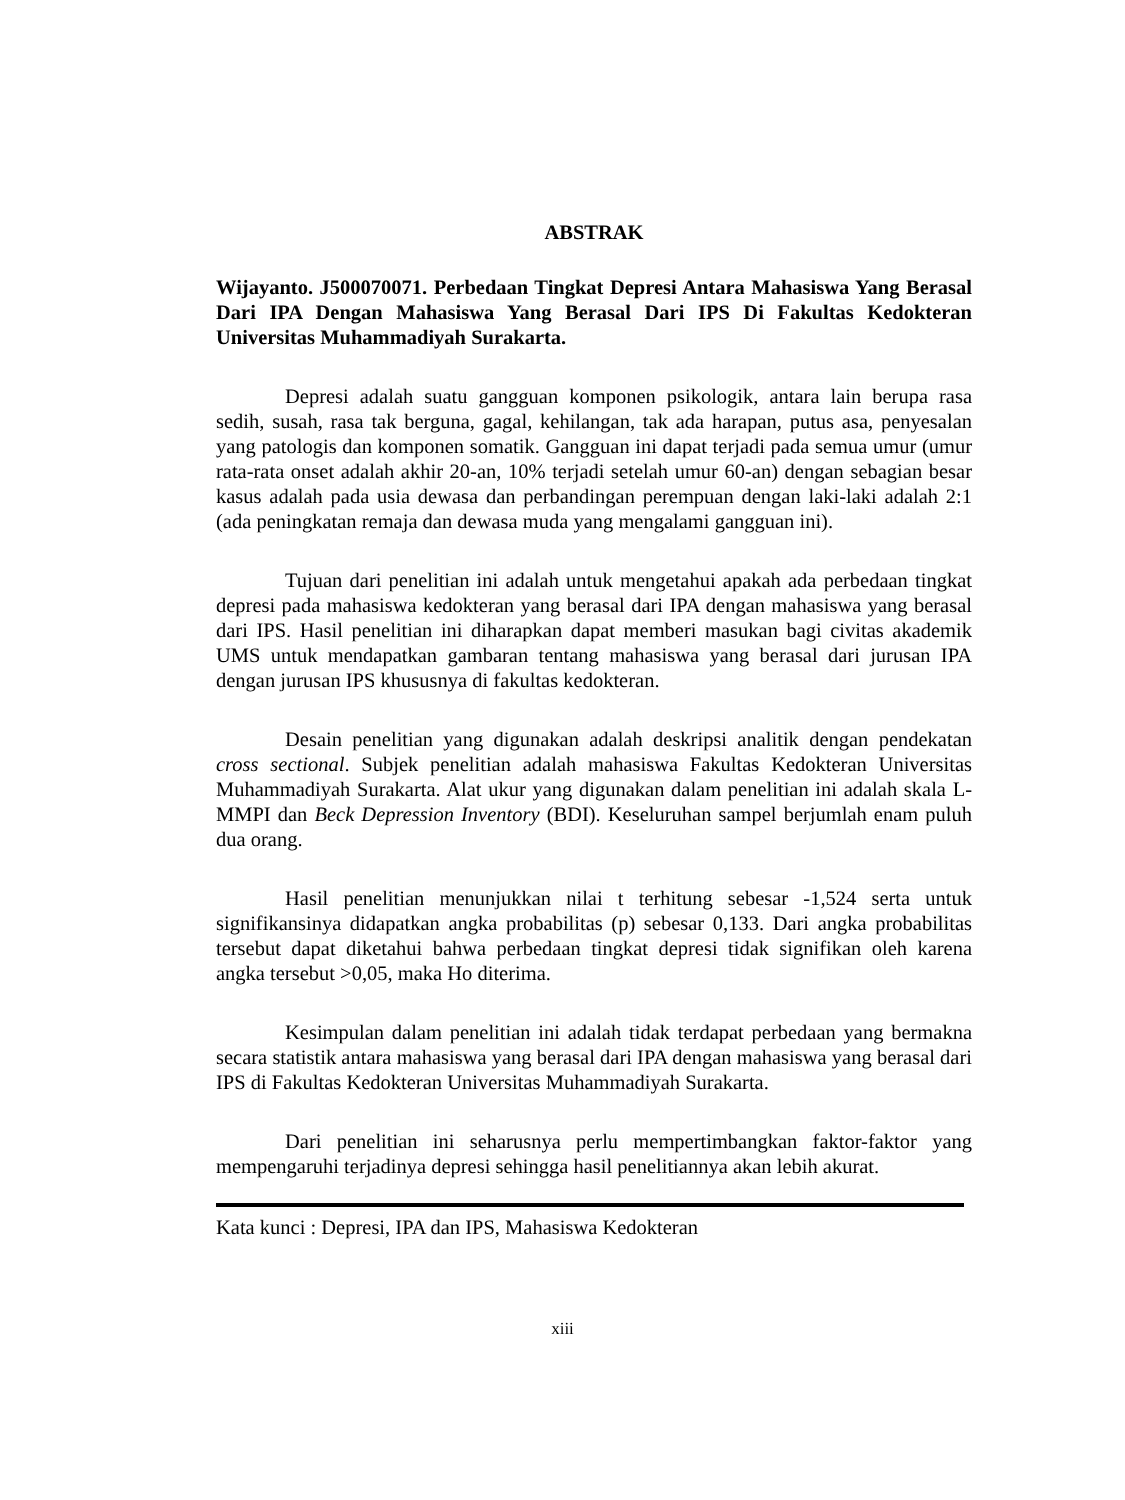ABSTRAK
Wijayanto. J500070071. Perbedaan Tingkat Depresi Antara Mahasiswa Yang Berasal Dari IPA Dengan Mahasiswa Yang Berasal Dari IPS Di Fakultas Kedokteran Universitas Muhammadiyah Surakarta.
Depresi adalah suatu gangguan komponen psikologik, antara lain berupa rasa sedih, susah, rasa tak berguna, gagal, kehilangan, tak ada harapan, putus asa, penyesalan yang patologis dan komponen somatik. Gangguan ini dapat terjadi pada semua umur (umur rata-rata onset adalah akhir 20-an, 10% terjadi setelah umur 60-an) dengan sebagian besar kasus adalah pada usia dewasa dan perbandingan perempuan dengan laki-laki adalah 2:1 (ada peningkatan remaja dan dewasa muda yang mengalami gangguan ini).
Tujuan dari penelitian ini adalah untuk mengetahui apakah ada perbedaan tingkat depresi pada mahasiswa kedokteran yang berasal dari IPA dengan mahasiswa yang berasal dari IPS. Hasil penelitian ini diharapkan dapat memberi masukan bagi civitas akademik UMS untuk mendapatkan gambaran tentang mahasiswa yang berasal dari jurusan IPA dengan jurusan IPS khususnya di fakultas kedokteran.
Desain penelitian yang digunakan adalah deskripsi analitik dengan pendekatan cross sectional. Subjek penelitian adalah mahasiswa Fakultas Kedokteran Universitas Muhammadiyah Surakarta. Alat ukur yang digunakan dalam penelitian ini adalah skala L-MMPI dan Beck Depression Inventory (BDI). Keseluruhan sampel berjumlah enam puluh dua orang.
Hasil penelitian menunjukkan nilai t terhitung sebesar -1,524 serta untuk signifikansinya didapatkan angka probabilitas (p) sebesar 0,133. Dari angka probabilitas tersebut dapat diketahui bahwa perbedaan tingkat depresi tidak signifikan oleh karena angka tersebut >0,05, maka Ho diterima.
Kesimpulan dalam penelitian ini adalah tidak terdapat perbedaan yang bermakna secara statistik antara mahasiswa yang berasal dari IPA dengan mahasiswa yang berasal dari IPS di Fakultas Kedokteran Universitas Muhammadiyah Surakarta.
Dari penelitian ini seharusnya perlu mempertimbangkan faktor-faktor yang mempengaruhi terjadinya depresi sehingga hasil penelitiannya akan lebih akurat.
Kata kunci : Depresi, IPA dan IPS, Mahasiswa Kedokteran
xiii